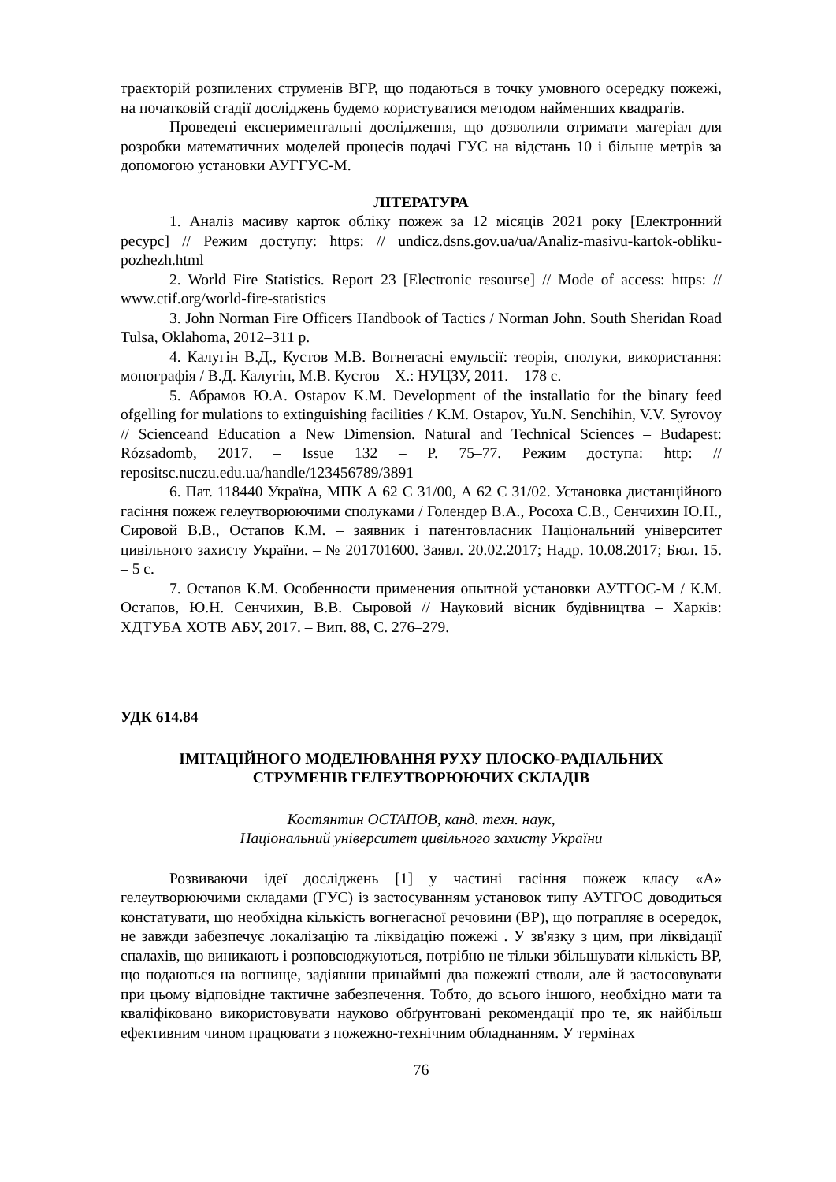траєкторій розпилених струменів ВГР, що подаються в точку умовного осередку пожежі, на початковій стадії досліджень будемо користуватися методом найменших квадратів.
Проведені експериментальні дослідження, що дозволили отримати матеріал для розробки математичних моделей процесів подачі ГУС на відстань 10 і більше метрів за допомогою установки АУГГУС-М.
ЛІТЕРАТУРА
1. Аналіз масиву карток обліку пожеж за 12 місяців 2021 року [Електронний ресурс] // Режим доступу: https: // undicz.dsns.gov.ua/ua/Analiz-masivu-kartok-obliku-pozhezh.html
2. World Fire Statistics. Report 23 [Electronic resourse] // Mode of access: https: // www.ctif.org/world-fire-statistics
3. John Norman Fire Officers Handbook of Tactics / Norman John. South Sheridan Road Tulsa, Oklahoma, 2012–311 p.
4. Калугін В.Д., Кустов М.В. Вогнегасні емульсії: теорія, сполуки, використання: монографія / В.Д. Калугін, М.В. Кустов – Х.: НУЦЗУ, 2011. – 178 с.
5. Абрамов Ю.А. Ostapov K.M. Development of the installatio for the binary feed ofgelling for mulations to extinguishing facilities / K.M. Ostapov, Yu.N. Senchihin, V.V. Syrovoy // Scienceand Education a New Dimension. Natural and Technical Sciences – Budapest: Rózsadomb, 2017. – Issue 132 – P. 75–77. Режим доступа: http: // repositsc.nuczu.edu.ua/handle/123456789/3891
6. Пат. 118440 Україна, МПК А 62 С 31/00, А 62 С 31/02. Установка дистанційного гасіння пожеж гелеутворюючими сполуками / Голендер В.А., Росоха С.В., Сенчихин Ю.Н., Сировой В.В., Остапов К.М. – заявник і патентовласник Національний університет цивільного захисту України. – № 201701600. Заявл. 20.02.2017; Надр. 10.08.2017; Бюл. 15. – 5 с.
7. Остапов К.М. Особенности применения опытной установки АУТГОС-М / К.М. Остапов, Ю.Н. Сенчихин, В.В. Сыровой // Науковий вісник будівництва – Харків: ХДТУБА ХОТВ АБУ, 2017. – Вип. 88, С. 276–279.
УДК 614.84
ІМІТАЦІЙНОГО МОДЕЛЮВАННЯ РУХУ ПЛОСКО-РАДІАЛЬНИХ
СТРУМЕНІВ ГЕЛЕУТВОРЮЮЧИХ СКЛАДІВ
Костянтин ОСТАПОВ, канд. техн. наук,
Національний університет цивільного захисту України
Розвиваючи ідеї досліджень [1] у частині гасіння пожеж класу «А» гелеутворюючими складами (ГУС) із застосуванням установок типу АУТГОС доводиться констатувати, що необхідна кількість вогнегасної речовини (ВР), що потрапляє в осередок, не завжди забезпечує локалізацію та ліквідацію пожежі . У зв'язку з цим, при ліквідації спалахів, що виникають і розповсюджуються, потрібно не тільки збільшувати кількість ВР, що подаються на вогнище, задіявши принаймні два пожежні стволи, але й застосовувати при цьому відповідне тактичне забезпечення. Тобто, до всього іншого, необхідно мати та кваліфіковано використовувати науково обґрунтовані рекомендації про те, як найбільш ефективним чином працювати з пожежно-технічним обладнанням. У термінах
76